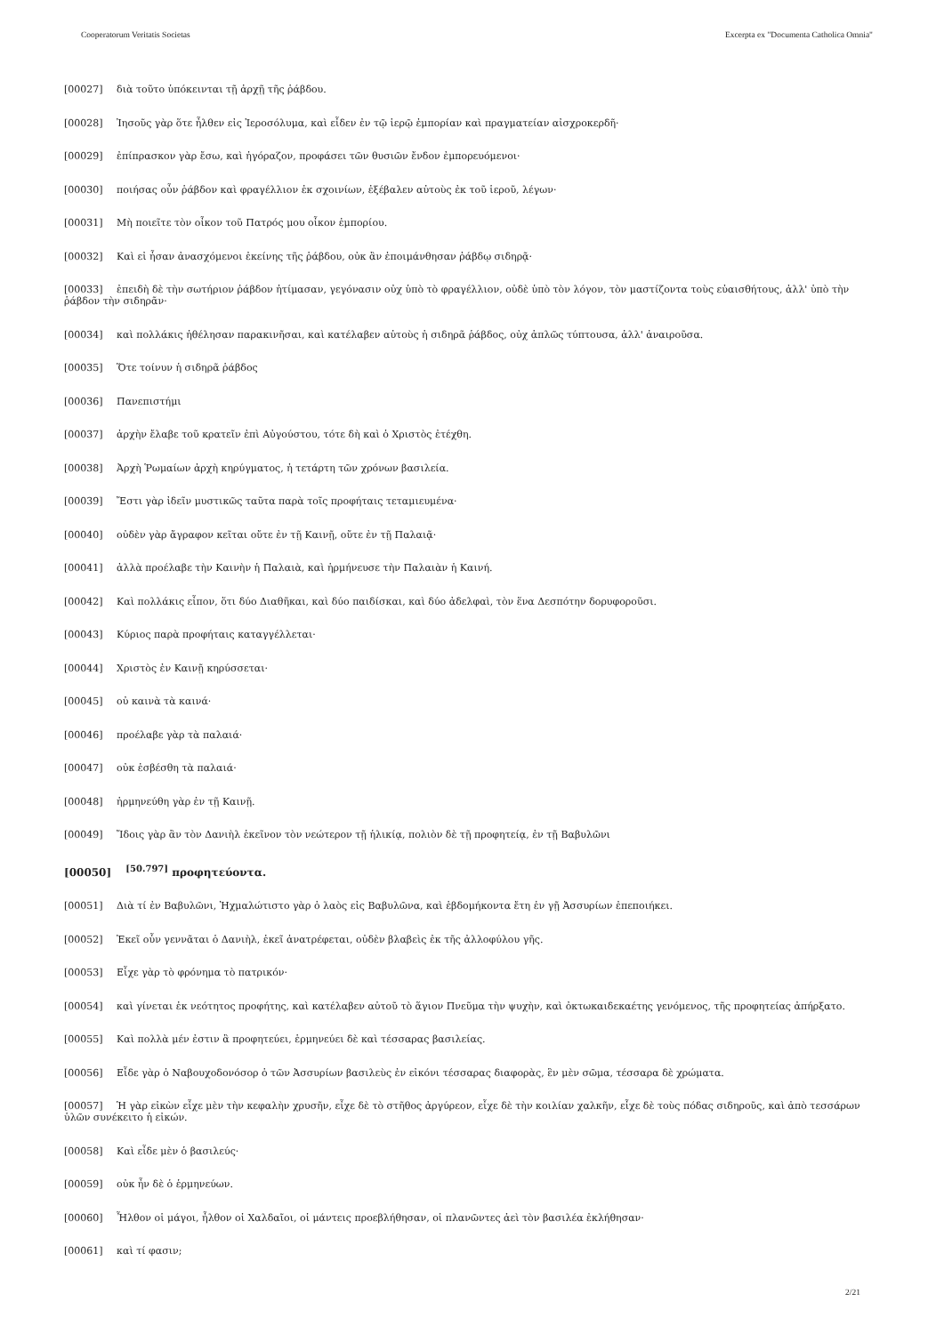Cooperatorum Veritatis Societas Excerpta ex "Documenta Catholica Omnia"
[00027] διὰ τοῦτο ὑπόκεινται τῇ ἀρχῇ τῆς ῥάβδου.
[00028] Ἰησοῦς γὰρ ὅτε ἦλθεν εἰς Ἱεροσόλυμα, καὶ εἶδεν ἐν τῷ ἱερῷ ἐμπορίαν καὶ πραγματείαν αἰσχροκερδῆ·
[00029] ἐπίπρασκον γὰρ ἔσω, καὶ ἠγόραζον, προφάσει τῶν θυσιῶν ἔνδον ἐμπορευόμενοι·
[00030] ποιήσας οὖν ῥάβδον καὶ φραγέλλιον ἐκ σχοινίων, ἐξέβαλεν αὐτοὺς ἐκ τοῦ ἱεροῦ, λέγων·
[00031] Μὴ ποιεῖτε τὸν οἶκον τοῦ Πατρός μου οἶκον ἐμπορίου.
[00032] Καὶ εἰ ἦσαν ἀνασχόμενοι ἐκείνης τῆς ῥάβδου, οὐκ ἂν ἐποιμάνθησαν ῥάβδῳ σιδηρᾷ·
[00033] ἐπειδὴ δὲ τὴν σωτήριον ῥάβδον ἠτίμασαν, γεγόνασιν οὐχ ὑπὸ τὸ φραγέλλιον, οὐδὲ ὑπὸ τὸν λόγον, τὸν μαστίζοντα τοὺς εὐαισθήτους, ἀλλ' ὑπὸ τὴν ῥάβδον τὴν σιδηρᾶν·
[00034] καὶ πολλάκις ἠθέλησαν παρακινῆσαι, καὶ κατέλαβεν αὐτοὺς ἡ σιδηρᾶ ῥάβδος, οὐχ ἁπλῶς τύπτουσα, ἀλλ' ἀναιροῦσα.
[00035] Ὅτε τοίνυν ἡ σιδηρᾶ ῥάβδος
[00036] Πανεπιστήμι
[00037] ἀρχὴν ἔλαβε τοῦ κρατεῖν ἐπὶ Αὐγούστου, τότε δὴ καὶ ὁ Χριστὸς ἐτέχθη.
[00038] Ἀρχὴ Ῥωμαίων ἀρχὴ κηρύγματος, ἡ τετάρτη τῶν χρόνων βασιλεία.
[00039] Ἔστι γὰρ ἰδεῖν μυστικῶς ταῦτα παρὰ τοῖς προφήταις τεταμιευμένα·
[00040] οὐδὲν γὰρ ἄγραφον κεῖται οὔτε ἐν τῇ Καινῇ, οὔτε ἐν τῇ Παλαιᾷ·
[00041] ἀλλὰ προέλαβε τὴν Καινὴν ἡ Παλαιὰ, καὶ ἡρμήνευσε τὴν Παλαιὰν ἡ Καινή.
[00042] Καὶ πολλάκις εἶπον, ὅτι δύο Διαθῆκαι, καὶ δύο παιδίσκαι, καὶ δύο ἀδελφαὶ, τὸν ἕνα Δεσπότην δορυφοροῦσι.
[00043] Κύριος παρὰ προφήταις καταγγέλλεται·
[00044] Χριστὸς ἐν Καινῇ κηρύσσεται·
[00045] οὐ καινὰ τὰ καινά·
[00046] προέλαβε γὰρ τὰ παλαιά·
[00047] οὐκ ἐσβέσθη τὰ παλαιά·
[00048] ἡρμηνεύθη γὰρ ἐν τῇ Καινῇ.
[00049] Ἴδοις γὰρ ἂν τὸν Δανιὴλ ἐκεῖνον τὸν νεώτερον τῇ ἡλικίᾳ, πολιὸν δὲ τῇ προφητείᾳ, ἐν τῇ Βαβυλῶνι
[00050] <sup>[50.797]</sup> προφητεύοντα.
[00051] Διὰ τί ἐν Βαβυλῶνι, Ἠχμαλώτιστο γὰρ ὁ λαὸς εἰς Βαβυλῶνα, καὶ ἑβδομήκοντα ἔτη ἐν γῇ Ἀσσυρίων ἐπεποιήκει.
[00052] Ἐκεῖ οὖν γεννᾶται ὁ Δανιὴλ, ἐκεῖ ἀνατρέφεται, οὐδὲν βλαβεὶς ἐκ τῆς ἀλλοφύλου γῆς.
[00053] Εἶχε γὰρ τὸ φρόνημα τὸ πατρικόν·
[00054] καὶ γίνεται ἐκ νεότητος προφήτης, καὶ κατέλαβεν αὐτοῦ τὸ ἅγιον Πνεῦμα τὴν ψυχὴν, καὶ ὀκτωκαιδεκαέτης γενόμενος, τῆς προφητείας ἀπήρξατο.
[00055] Καὶ πολλὰ μέν ἐστιν ἃ προφητεύει, ἑρμηνεύει δὲ καὶ τέσσαρας βασιλείας.
[00056] Εἶδε γὰρ ὁ Ναβουχοδονόσορ ὁ τῶν Ἀσσυρίων βασιλεὺς ἐν εἰκόνι τέσσαρας διαφορὰς, ἓν μὲν σῶμα, τέσσαρα δὲ χρώματα.
[00057] Ἡ γὰρ εἰκὼν εἶχε μὲν τὴν κεφαλὴν χρυσῆν, εἶχε δὲ τὸ στῆθος ἀργύρεον, εἶχε δὲ τὴν κοιλίαν χαλκῆν, εἶχε δὲ τοὺς πόδας σιδηροῦς, καὶ ἀπὸ τεσσάρων ὑλῶν συνέκειτο ἡ εἰκών.
[00058] Καὶ εἶδε μὲν ὁ βασιλεύς·
[00059] οὐκ ἦν δὲ ὁ ἑρμηνεύων.
[00060] Ἦλθον οἱ μάγοι, ἦλθον οἱ Χαλδαῖοι, οἱ μάντεις προεβλήθησαν, οἱ πλανῶντες ἀεὶ τὸν βασιλέα ἐκλήθησαν·
[00061] καὶ τί φασιν;
2/21